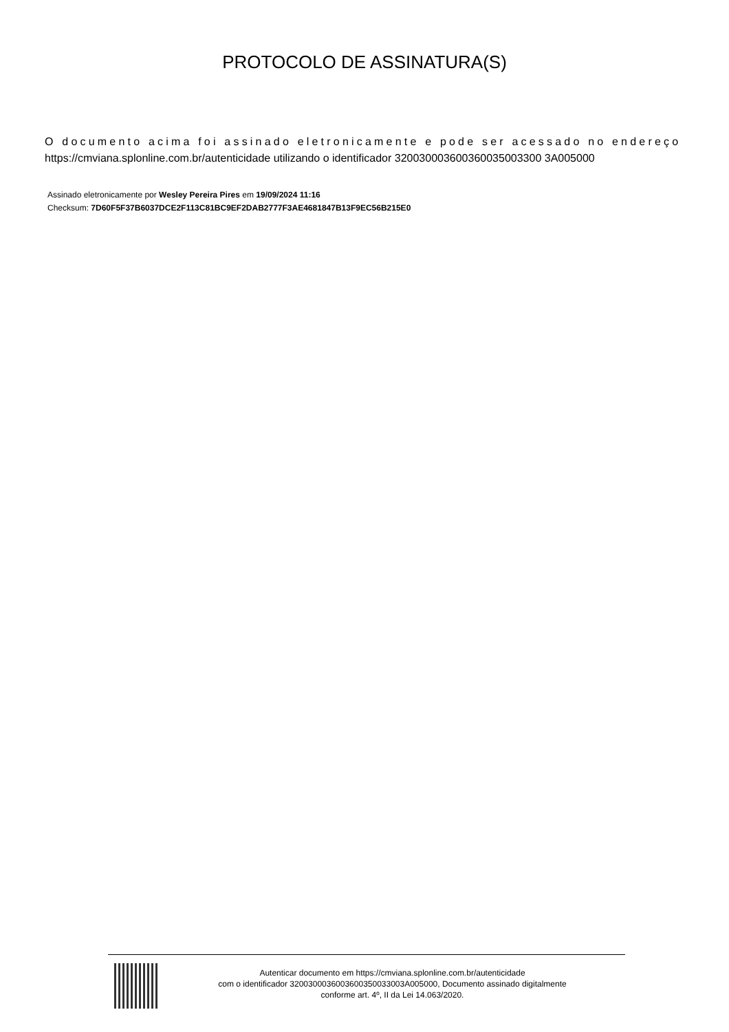PROTOCOLO DE ASSINATURA(S)
O documento acima foi assinado eletronicamente e pode ser acessado no endereço
https://cmviana.splonline.com.br/autenticidade utilizando o identificador 320030003600360035003300 3A005000
Assinado eletronicamente por Wesley Pereira Pires em 19/09/2024 11:16
Checksum: 7D60F5F37B6037DCE2F113C81BC9EF2DAB2777F3AE4681847B13F9EC56B215E0
Autenticar documento em https://cmviana.splonline.com.br/autenticidade
com o identificador 3200300036003600350033003A005000, Documento assinado digitalmente
conforme art. 4º, II da Lei 14.063/2020.